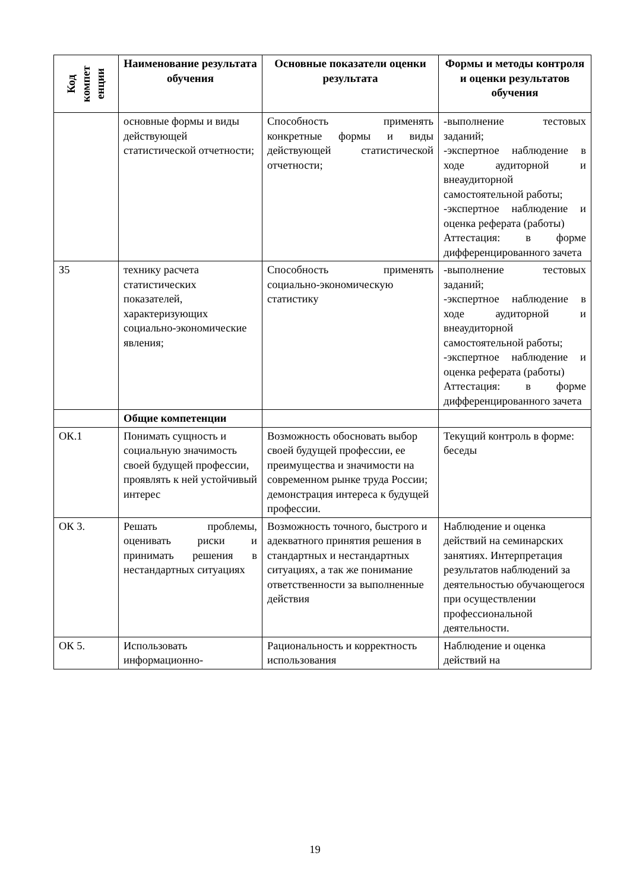| Код компет енции | Наименование результата обучения | Основные показатели оценки результата | Формы и методы контроля и оценки результатов обучения |
| --- | --- | --- | --- |
| | основные формы и виды действующей статистической отчетности; | Способность применять конкретные формы и виды действующей статистической отчетности; | -выполнение тестовых заданий; -экспертное наблюдение в ходе аудиторной и внеаудиторной самостоятельной работы; -экспертное наблюдение и оценка реферата (работы) Аттестация: в форме дифференцированного зачета |
| З5 | технику расчета статистических показателей, характеризующих социально-экономические явления; | Способность применять социально-экономическую статистику | -выполнение тестовых заданий; -экспертное наблюдение в ходе аудиторной и внеаудиторной самостоятельной работы; -экспертное наблюдение и оценка реферата (работы) Аттестация: в форме дифференцированного зачета |
| | Общие компетенции | | |
| ОК.1 | Понимать сущность и социальную значимость своей будущей профессии, проявлять к ней устойчивый интерес | Возможность обосновать выбор своей будущей профессии, ее преимущества и значимости на современном рынке труда России; демонстрация интереса к будущей профессии. | Текущий контроль в форме: беседы |
| ОК 3. | Решать проблемы, оценивать риски и принимать решения в нестандартных ситуациях | Возможность точного, быстрого и адекватного принятия решения в стандартных и нестандартных ситуациях, а так же понимание ответственности за выполненные действия | Наблюдение и оценка действий на семинарских занятиях. Интерпретация результатов наблюдений за деятельностью обучающегося при осуществлении профессиональной деятельности. |
| ОК 5. | Использовать информационно- | Рациональность и корректность использования | Наблюдение и оценка действий на |
19